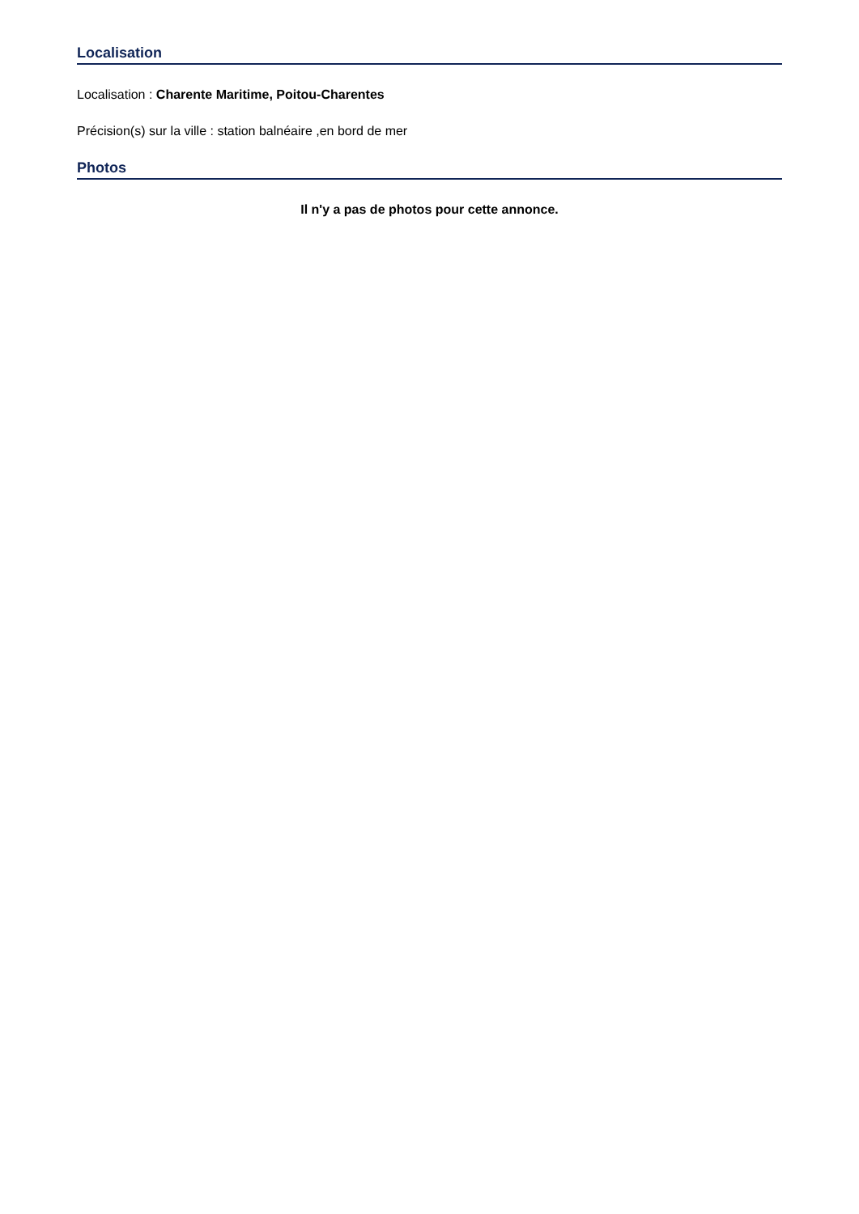Localisation
Localisation : Charente Maritime, Poitou-Charentes
Précision(s) sur la ville : station balnéaire ,en bord de mer
Photos
Il n'y a pas de photos pour cette annonce.